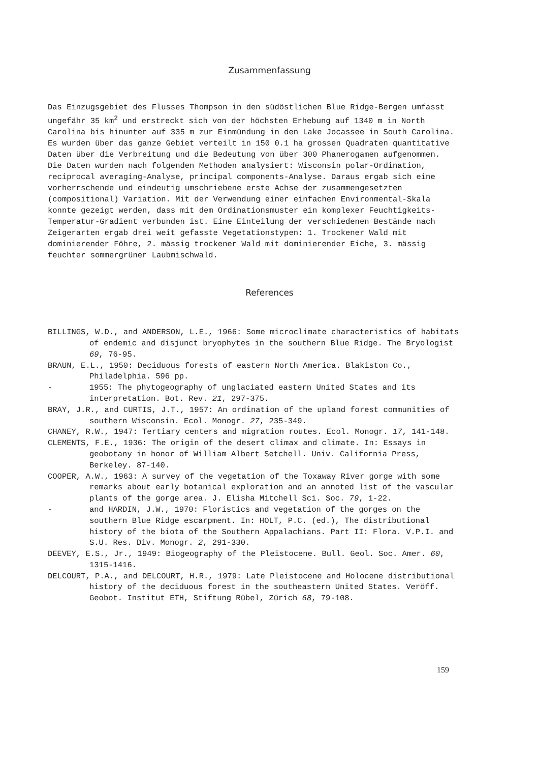Zusammenfassung
Das Einzugsgebiet des Flusses Thompson in den südöstlichen Blue Ridge-Bergen umfasst ungefähr 35 km<sup>2</sup> und erstreckt sich von der höchsten Erhebung auf 1340 m in North Carolina bis hinunter auf 335 m zur Einmündung in den Lake Jocassee in South Carolina. Es wurden über das ganze Gebiet verteilt in 150 0.1 ha grossen Quadraten quantitative Daten über die Verbreitung und die Bedeutung von über 300 Phanerogamen aufgenommen. Die Daten wurden nach folgenden Methoden analysiert: Wisconsin polar-Ordination, reciprocal averaging-Analyse, principal components-Analyse. Daraus ergab sich eine vorherrschende und eindeutig umschriebene erste Achse der zusammengesetzten (compositional) Variation. Mit der Verwendung einer einfachen Environmental-Skala konnte gezeigt werden, dass mit dem Ordinationsmuster ein komplexer Feuchtigkeits-Temperatur-Gradient verbunden ist. Eine Einteilung der verschiedenen Bestände nach Zeigerarten ergab drei weit gefasste Vegetationstypen: 1. Trockener Wald mit dominierender Föhre, 2. mässig trockener Wald mit dominierender Eiche, 3. mässig feuchter sommergrüner Laubmischwald.
References
BILLINGS, W.D., and ANDERSON, L.E., 1966: Some microclimate characteristics of habitats of endemic and disjunct bryophytes in the southern Blue Ridge. The Bryologist 69, 76-95.
BRAUN, E.L., 1950: Deciduous forests of eastern North America. Blakiston Co., Philadelphia. 596 pp.
- 1955: The phytogeography of unglaciated eastern United States and its interpretation. Bot. Rev. 21, 297-375.
BRAY, J.R., and CURTIS, J.T., 1957: An ordination of the upland forest communities of southern Wisconsin. Ecol. Monogr. 27, 235-349.
CHANEY, R.W., 1947: Tertiary centers and migration routes. Ecol. Monogr. 17, 141-148.
CLEMENTS, F.E., 1936: The origin of the desert climax and climate. In: Essays in geobotany in honor of William Albert Setchell. Univ. California Press, Berkeley. 87-140.
COOPER, A.W., 1963: A survey of the vegetation of the Toxaway River gorge with some remarks about early botanical exploration and an annoted list of the vascular plants of the gorge area. J. Elisha Mitchell Sci. Soc. 79, 1-22.
- and HARDIN, J.W., 1970: Floristics and vegetation of the gorges on the southern Blue Ridge escarpment. In: HOLT, P.C. (ed.), The distributional history of the biota of the Southern Appalachians. Part II: Flora. V.P.I. and S.U. Res. Div. Monogr. 2, 291-330.
DEEVEY, E.S., Jr., 1949: Biogeography of the Pleistocene. Bull. Geol. Soc. Amer. 60, 1315-1416.
DELCOURT, P.A., and DELCOURT, H.R., 1979: Late Pleistocene and Holocene distributional history of the deciduous forest in the southeastern United States. Veröff. Geobot. Institut ETH, Stiftung Rübel, Zürich 68, 79-108.
159